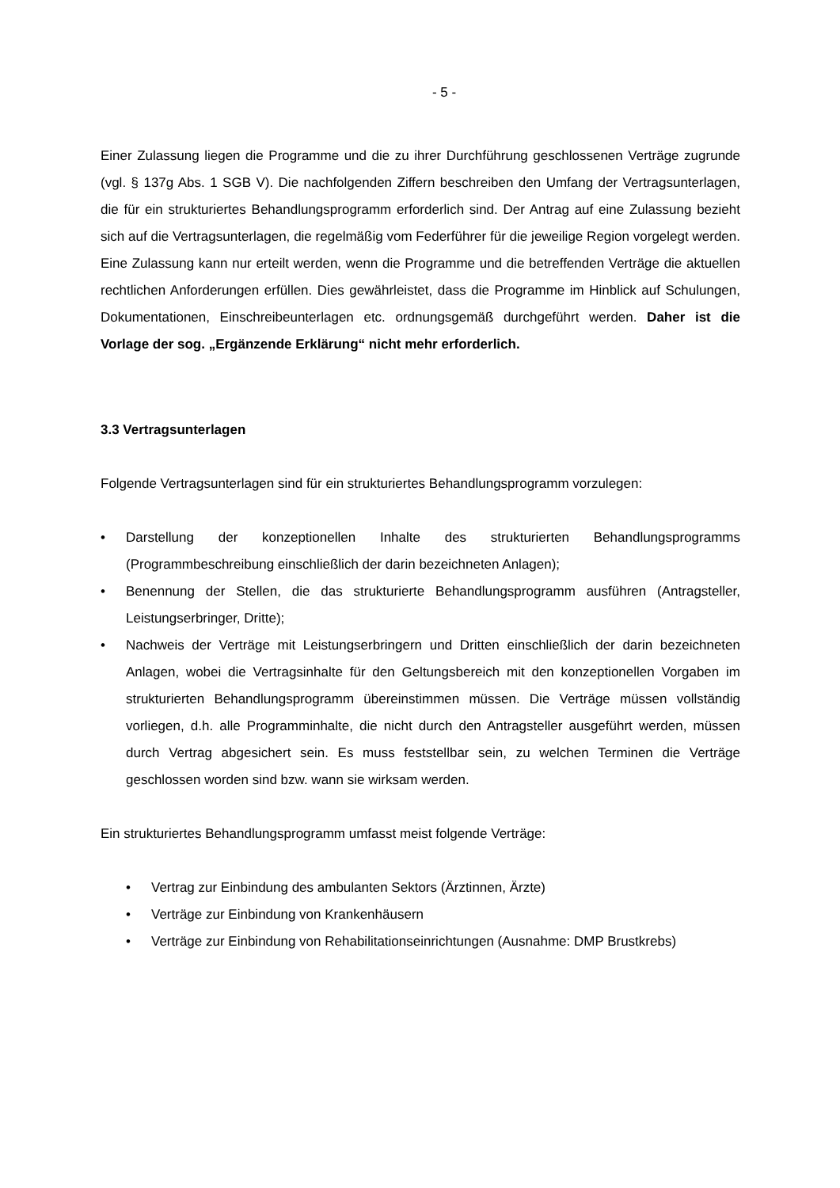- 5 -
Einer Zulassung liegen die Programme und die zu ihrer Durchführung geschlossenen Verträge zugrunde (vgl. § 137g Abs. 1 SGB V). Die nachfolgenden Ziffern beschreiben den Umfang der Vertragsunterlagen, die für ein strukturiertes Behandlungsprogramm erforderlich sind. Der Antrag auf eine Zulassung bezieht sich auf die Vertragsunterlagen, die regelmäßig vom Federführer für die jeweilige Region vorgelegt werden. Eine Zulassung kann nur erteilt werden, wenn die Programme und die betreffenden Verträge die aktuellen rechtlichen Anforderungen erfüllen. Dies gewährleistet, dass die Programme im Hinblick auf Schulungen, Dokumentationen, Einschreibeunterlagen etc. ordnungsgemäß durchgeführt werden. Daher ist die Vorlage der sog. „Ergänzende Erklärung“ nicht mehr erforderlich.
3.3 Vertragsunterlagen
Folgende Vertragsunterlagen sind für ein strukturiertes Behandlungsprogramm vorzulegen:
• Darstellung der konzeptionellen Inhalte des strukturierten Behandlungsprogramms (Programmbeschreibung einschließlich der darin bezeichneten Anlagen);
• Benennung der Stellen, die das strukturierte Behandlungsprogramm ausführen (Antragsteller, Leistungserbringer, Dritte);
• Nachweis der Verträge mit Leistungserbringern und Dritten einschließlich der darin bezeichneten Anlagen, wobei die Vertragsinhalte für den Geltungsbereich mit den konzeptionellen Vorgaben im strukturierten Behandlungsprogramm übereinstimmen müssen. Die Verträge müssen vollständig vorliegen, d.h. alle Programminhalte, die nicht durch den Antragsteller ausgeführt werden, müssen durch Vertrag abgesichert sein. Es muss feststellbar sein, zu welchen Terminen die Verträge geschlossen worden sind bzw. wann sie wirksam werden.
Ein strukturiertes Behandlungsprogramm umfasst meist folgende Verträge:
• Vertrag zur Einbindung des ambulanten Sektors (Ärztinnen, Ärzte)
• Verträge zur Einbindung von Krankenhäusern
• Verträge zur Einbindung von Rehabilitationseinrichtungen (Ausnahme: DMP Brustkrebs)